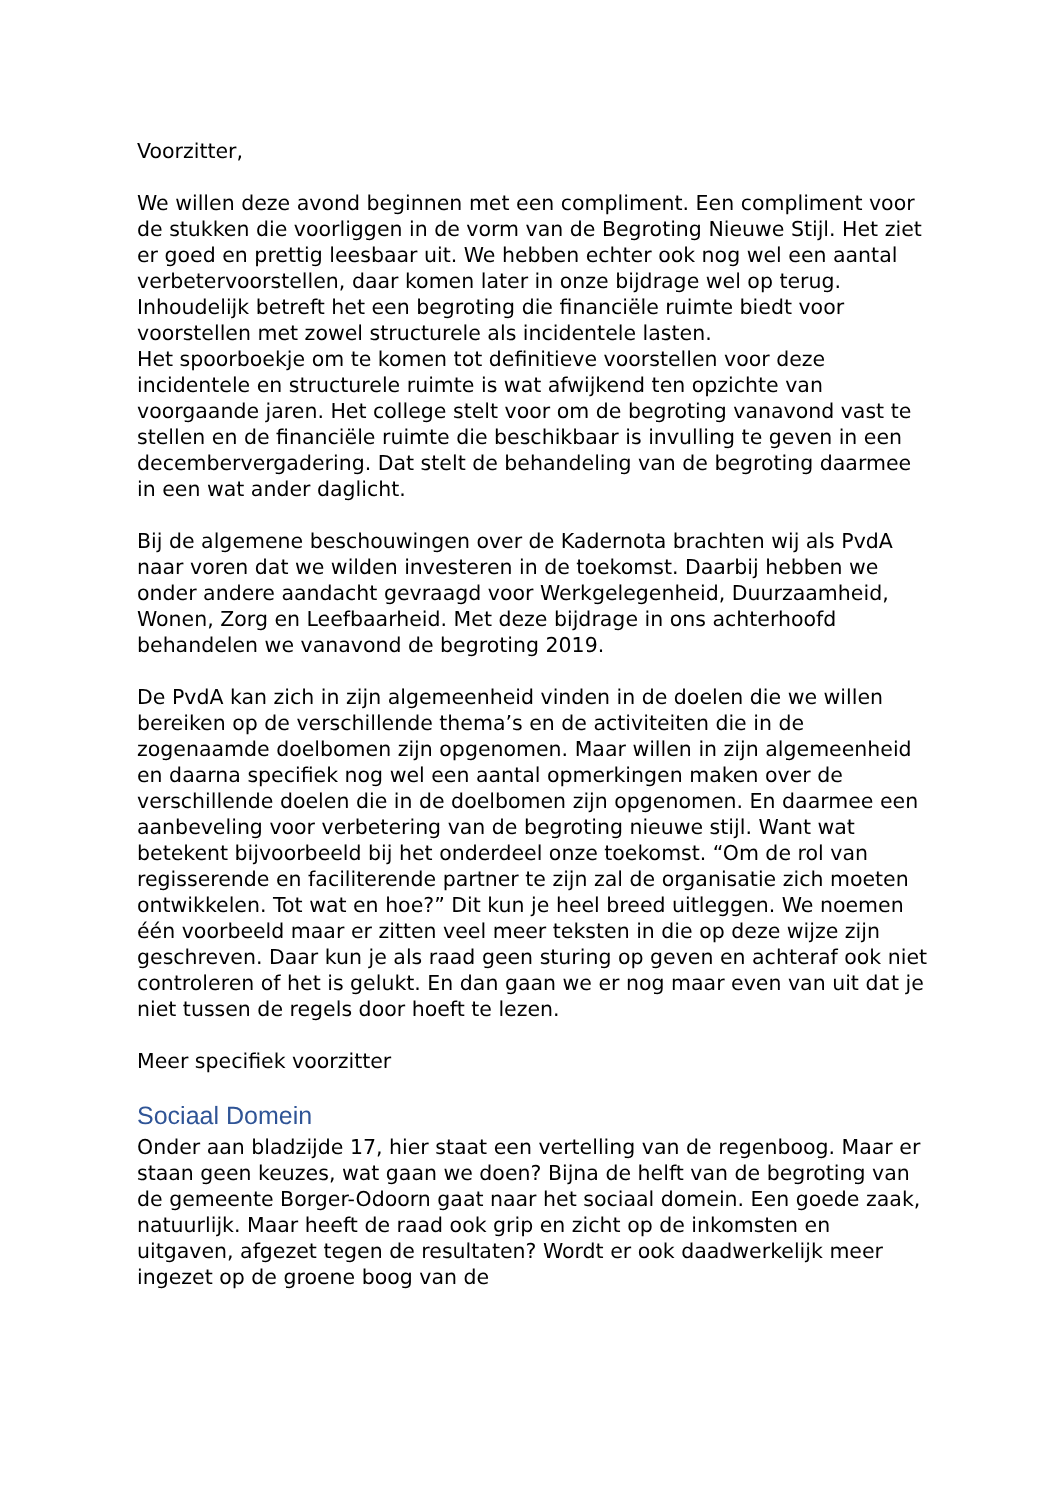Voorzitter,
We willen deze avond beginnen met een compliment. Een compliment voor de stukken die voorliggen in de vorm van de Begroting Nieuwe Stijl. Het ziet er goed en prettig leesbaar uit. We hebben echter ook nog wel een aantal verbetervoorstellen, daar komen later in onze bijdrage wel op terug.
Inhoudelijk betreft het een begroting die financiële ruimte biedt voor voorstellen met zowel structurele als incidentele lasten.
Het spoorboekje om te komen tot definitieve voorstellen voor deze incidentele en structurele ruimte is wat afwijkend ten opzichte van voorgaande jaren. Het college stelt voor om de begroting vanavond vast te stellen en de financiële ruimte die beschikbaar is invulling te geven in een decembervergadering. Dat stelt de behandeling van de begroting daarmee in een wat ander daglicht.
Bij de algemene beschouwingen over de Kadernota brachten wij als PvdA naar voren dat we wilden investeren in de toekomst. Daarbij hebben we onder andere aandacht gevraagd voor Werkgelegenheid, Duurzaamheid, Wonen, Zorg en Leefbaarheid. Met deze bijdrage in ons achterhoofd behandelen we vanavond de begroting 2019.
De PvdA kan zich in zijn algemeenheid vinden in de doelen die we willen bereiken op de verschillende thema’s en de activiteiten die in de zogenaamde doelbomen zijn opgenomen. Maar willen in zijn algemeenheid en daarna specifiek nog wel een aantal opmerkingen maken over de verschillende doelen die in de doelbomen zijn opgenomen. En daarmee een aanbeveling voor verbetering van de begroting nieuwe stijl. Want wat betekent bijvoorbeeld bij het onderdeel onze toekomst. “Om de rol van regisserende en faciliterende partner te zijn zal de organisatie zich moeten ontwikkelen. Tot wat en hoe?” Dit kun je heel breed uitleggen. We noemen één voorbeeld maar er zitten veel meer teksten in die op deze wijze zijn geschreven. Daar kun je als raad geen sturing op geven en achteraf ook niet controleren of het is gelukt. En dan gaan we er nog maar even van uit dat je niet tussen de regels door hoeft te lezen.
Meer specifiek voorzitter
Sociaal Domein
Onder aan bladzijde 17, hier staat een vertelling van de regenboog. Maar er staan geen keuzes, wat gaan we doen? Bijna de helft van de begroting van de gemeente Borger-Odoorn gaat naar het sociaal domein. Een goede zaak, natuurlijk. Maar heeft de raad ook grip en zicht op de inkomsten en uitgaven, afgezet tegen de resultaten? Wordt er ook daadwerkelijk meer ingezet op de groene boog van de